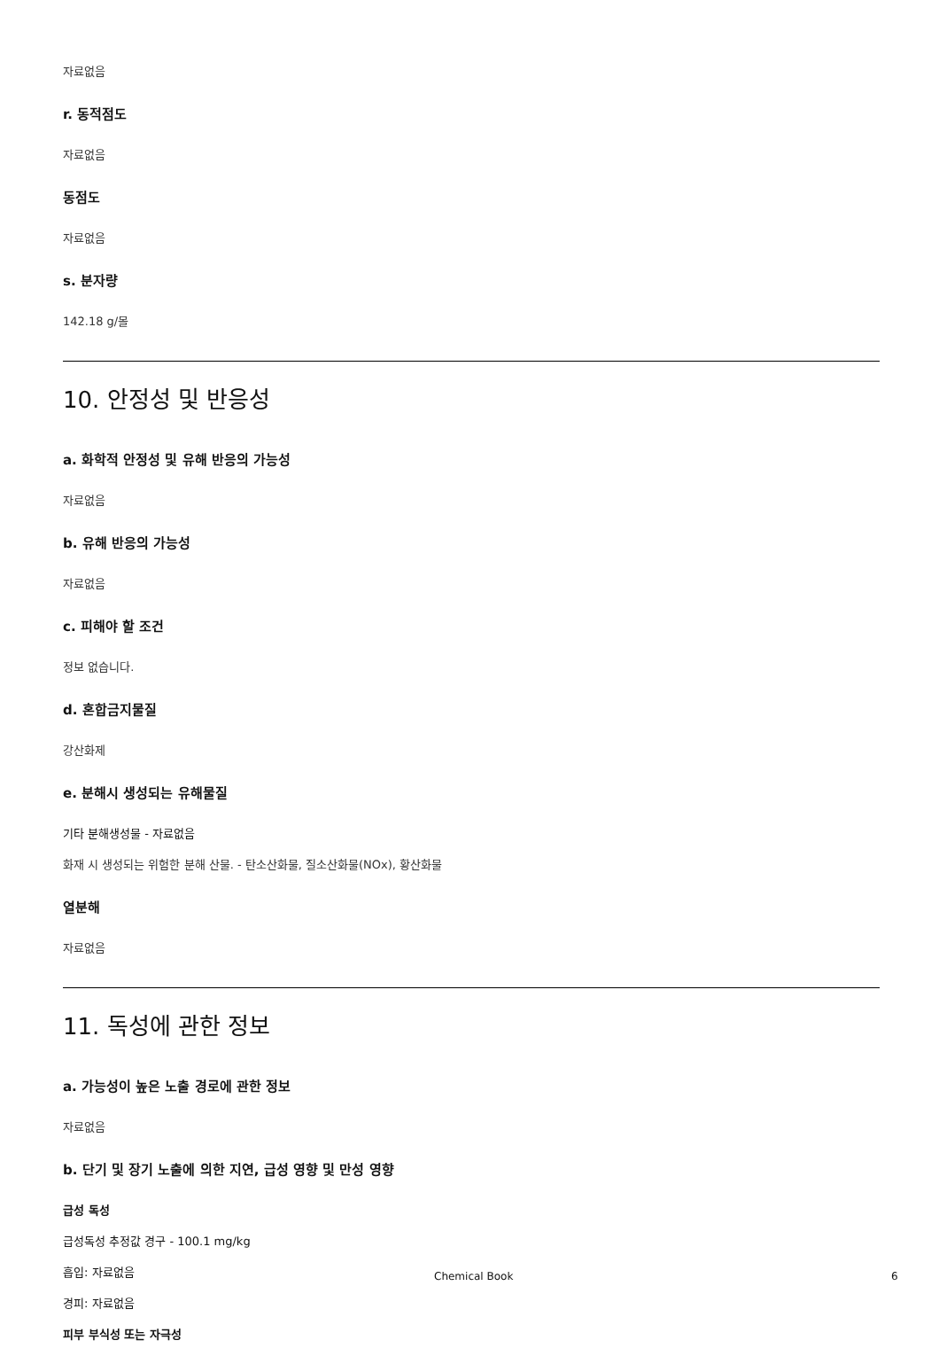자료없음
r. 동적점도
자료없음
동점도
자료없음
s. 분자량
142.18 g/몰
10. 안정성 및 반응성
a. 화학적 안정성 및 유해 반응의 가능성
자료없음
b. 유해 반응의 가능성
자료없음
c. 피해야 할 조건
정보 없습니다.
d. 혼합금지물질
강산화제
e. 분해시 생성되는 유해물질
기타 분해생성물 - 자료없음
화재 시 생성되는 위험한 분해 산물. - 탄소산화물, 질소산화물(NOx), 황산화물
열분해
자료없음
11. 독성에 관한 정보
a. 가능성이 높은 노출 경로에 관한 정보
자료없음
b. 단기 및 장기 노출에 의한 지연, 급성 영향 및 만성 영향
급성 독성
급성독성 추정값 경구 - 100.1 mg/kg
흡입: 자료없음
경피: 자료없음
피부 부식성 또는 자극성
Chemical Book 6